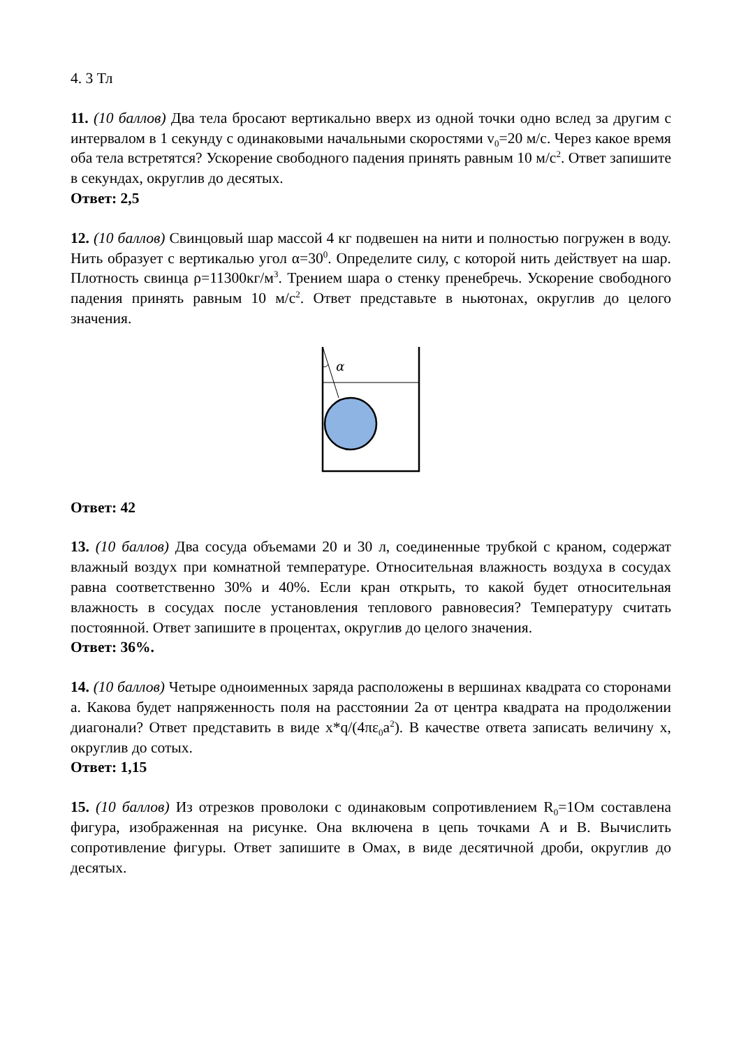4. 3 Тл
11. (10 баллов) Два тела бросают вертикально вверх из одной точки одно вслед за другим с интервалом в 1 секунду с одинаковыми начальными скоростями v<sub>0</sub>=20 м/с. Через какое время оба тела встретятся? Ускорение свободного падения принять равным 10 м/с<sup>2</sup>. Ответ запишите в секундах, округлив до десятых.
Ответ: 2,5
12. (10 баллов) Свинцовый шар массой 4 кг подвешен на нити и полностью погружен в воду. Нить образует с вертикалью угол α=30<sup>0</sup>. Определите силу, с которой нить действует на шар. Плотность свинца ρ=11300кг/м<sup>3</sup>. Трением шара о стенку пренебречь. Ускорение свободного падения принять равным 10 м/с<sup>2</sup>. Ответ представьте в ньютонах, округлив до целого значения.
α
Ответ: 42
13. (10 баллов) Два сосуда объемами 20 и 30 л, соединенные трубкой с краном, содержат влажный воздух при комнатной температуре. Относительная влажность воздуха в сосудах равна соответственно 30% и 40%. Если кран открыть, то какой будет относительная влажность в сосудах после установления теплового равновесия? Температуру считать постоянной. Ответ запишите в процентах, округлив до целого значения.
Ответ: 36%.
14. (10 баллов) Четыре одноименных заряда расположены в вершинах квадрата со сторонами а. Какова будет напряженность поля на расстоянии 2а от центра квадрата на продолжении диагонали? Ответ представить в виде x*q/(4πε<sub>0</sub>a<sup>2</sup>). В качестве ответа записать величину x, округлив до сотых.
Ответ: 1,15
15. (10 баллов) Из отрезков проволоки с одинаковым сопротивлением R<sub>0</sub>=1Ом составлена фигура, изображенная на рисунке. Она включена в цепь точками А и В. Вычислить сопротивление фигуры. Ответ запишите в Омах, в виде десятичной дроби, округлив до десятых.